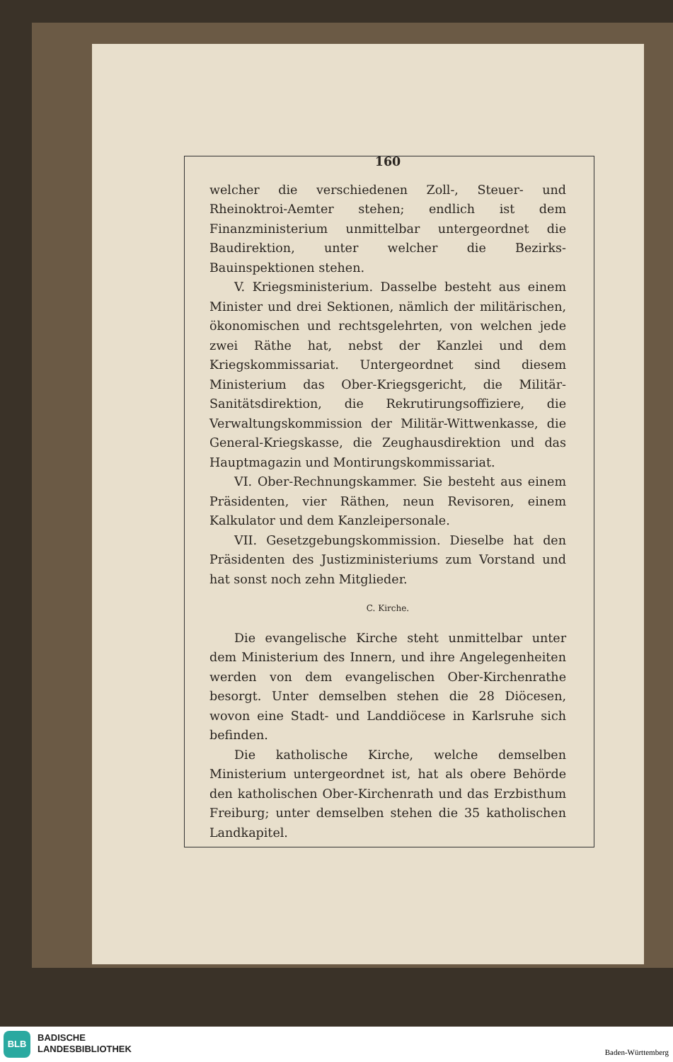160
welcher die verschiedenen Zoll-, Steuer- und Rheinoktroi-Aemter stehen; endlich ist dem Finanzministerium unmittelbar untergeordnet die Baudirektion, unter welcher die Bezirks-Bauinspektionen stehen.
V. Kriegsministerium. Dasselbe besteht aus einem Minister und drei Sektionen, nämlich der militärischen, ökonomischen und rechtsgelehrten, von welchen jede zwei Räthe hat, nebst der Kanzlei und dem Kriegskommissariat. Untergeordnet sind diesem Ministerium das Ober-Kriegsgericht, die Militär-Sanitätsdirektion, die Rekrutirungsoffiziere, die Verwaltungskommission der Militär-Wittwenkasse, die General-Kriegskasse, die Zeughausdirektion und das Hauptmagazin und Montirungskommissariat.
VI. Ober-Rechnungskammer. Sie besteht aus einem Präsidenten, vier Räthen, neun Revisoren, einem Kalkulator und dem Kanzleipersonale.
VII. Gesetzgebungskommission. Dieselbe hat den Präsidenten des Justizministeriums zum Vorstand und hat sonst noch zehn Mitglieder.
C. Kirche.
Die evangelische Kirche steht unmittelbar unter dem Ministerium des Innern, und ihre Angelegenheiten werden von dem evangelischen Ober-Kirchenrathe besorgt. Unter demselben stehen die 28 Diöcesen, wovon eine Stadt- und Landdiöcese in Karlsruhe sich befinden.
Die katholische Kirche, welche demselben Ministerium untergeordnet ist, hat als obere Behörde den katholischen Ober-Kirchenrath und das Erzbisthum Freiburg; unter demselben stehen die 35 katholischen Landkapitel.
BLB
BADISCHE
LANDESBIBLIOTHEK
Baden-Württemberg